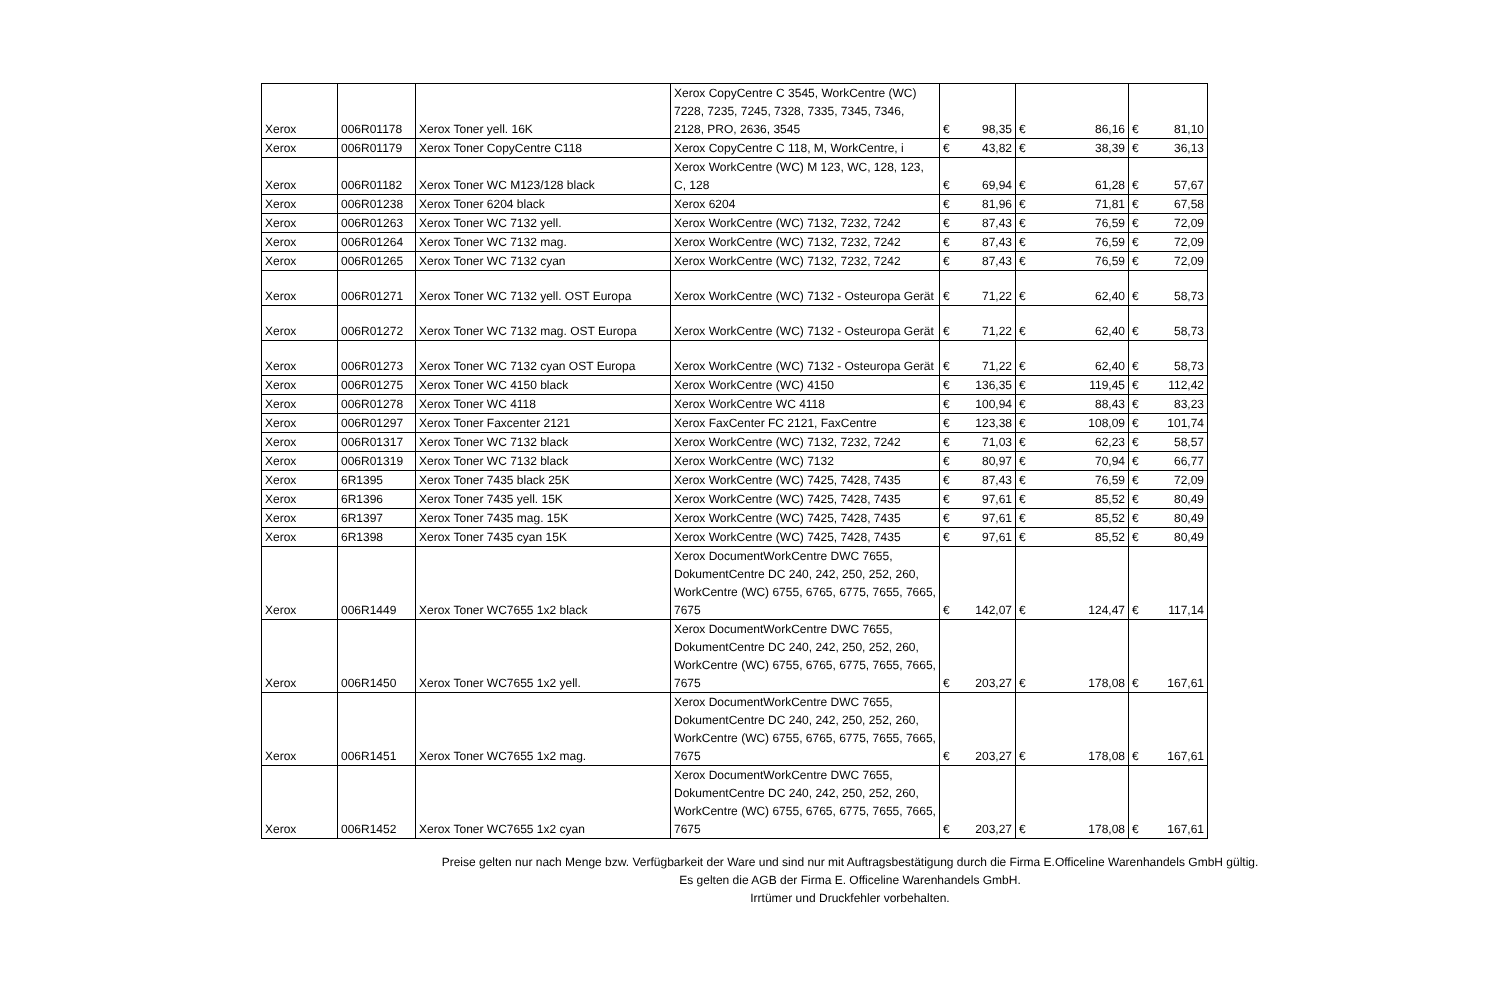| Xerox | 006R01178 | Xerox Toner yell. 16K | Xerox CopyCentre C 3545, WorkCentre (WC) 7228, 7235, 7245, 7328, 7335, 7345, 7346, 2128, PRO, 2636, 3545 | € | 98,35 | € | 86,16 | € | 81,10 |
| Xerox | 006R01179 | Xerox Toner CopyCentre C118 | Xerox CopyCentre C 118, M, WorkCentre, i | € | 43,82 | € | 38,39 | € | 36,13 |
| Xerox | 006R01182 | Xerox Toner WC M123/128 black | Xerox WorkCentre (WC) M 123, WC, 128, 123, C, 128 | € | 69,94 | € | 61,28 | € | 57,67 |
| Xerox | 006R01238 | Xerox Toner 6204 black | Xerox 6204 | € | 81,96 | € | 71,81 | € | 67,58 |
| Xerox | 006R01263 | Xerox Toner WC 7132 yell. | Xerox WorkCentre (WC) 7132, 7232, 7242 | € | 87,43 | € | 76,59 | € | 72,09 |
| Xerox | 006R01264 | Xerox Toner WC 7132 mag. | Xerox WorkCentre (WC) 7132, 7232, 7242 | € | 87,43 | € | 76,59 | € | 72,09 |
| Xerox | 006R01265 | Xerox Toner WC 7132 cyan | Xerox WorkCentre (WC) 7132, 7232, 7242 | € | 87,43 | € | 76,59 | € | 72,09 |
| Xerox | 006R01271 | Xerox Toner WC 7132 yell. OST Europa | Xerox WorkCentre (WC) 7132 - Osteuropa Gerät | € | 71,22 | € | 62,40 | € | 58,73 |
| Xerox | 006R01272 | Xerox Toner WC 7132 mag. OST Europa | Xerox WorkCentre (WC) 7132 - Osteuropa Gerät | € | 71,22 | € | 62,40 | € | 58,73 |
| Xerox | 006R01273 | Xerox Toner WC 7132 cyan OST Europa | Xerox WorkCentre (WC) 7132 - Osteuropa Gerät | € | 71,22 | € | 62,40 | € | 58,73 |
| Xerox | 006R01275 | Xerox Toner WC 4150 black | Xerox WorkCentre (WC) 4150 | € | 136,35 | € | 119,45 | € | 112,42 |
| Xerox | 006R01278 | Xerox Toner WC 4118 | Xerox WorkCentre WC 4118 | € | 100,94 | € | 88,43 | € | 83,23 |
| Xerox | 006R01297 | Xerox Toner Faxcenter 2121 | Xerox FaxCenter FC 2121, FaxCentre | € | 123,38 | € | 108,09 | € | 101,74 |
| Xerox | 006R01317 | Xerox Toner WC 7132 black | Xerox WorkCentre (WC) 7132, 7232, 7242 | € | 71,03 | € | 62,23 | € | 58,57 |
| Xerox | 006R01319 | Xerox Toner WC 7132 black | Xerox WorkCentre (WC) 7132 | € | 80,97 | € | 70,94 | € | 66,77 |
| Xerox | 6R1395 | Xerox Toner 7435 black 25K | Xerox WorkCentre (WC) 7425, 7428, 7435 | € | 87,43 | € | 76,59 | € | 72,09 |
| Xerox | 6R1396 | Xerox Toner 7435 yell. 15K | Xerox WorkCentre (WC) 7425, 7428, 7435 | € | 97,61 | € | 85,52 | € | 80,49 |
| Xerox | 6R1397 | Xerox Toner 7435 mag. 15K | Xerox WorkCentre (WC) 7425, 7428, 7435 | € | 97,61 | € | 85,52 | € | 80,49 |
| Xerox | 6R1398 | Xerox Toner 7435 cyan 15K | Xerox WorkCentre (WC) 7425, 7428, 7435 | € | 97,61 | € | 85,52 | € | 80,49 |
| Xerox | 006R1449 | Xerox Toner WC7655 1x2 black | Xerox DocumentWorkCentre DWC 7655, DokumentCentre DC 240, 242, 250, 252, 260, WorkCentre (WC) 6755, 6765, 6775, 7655, 7665, 7675 | € | 142,07 | € | 124,47 | € | 117,14 |
| Xerox | 006R1450 | Xerox Toner WC7655 1x2 yell. | Xerox DocumentWorkCentre DWC 7655, DokumentCentre DC 240, 242, 250, 252, 260, WorkCentre (WC) 6755, 6765, 6775, 7655, 7665, 7675 | € | 203,27 | € | 178,08 | € | 167,61 |
| Xerox | 006R1451 | Xerox Toner WC7655 1x2 mag. | Xerox DocumentWorkCentre DWC 7655, DokumentCentre DC 240, 242, 250, 252, 260, WorkCentre (WC) 6755, 6765, 6775, 7655, 7665, 7675 | € | 203,27 | € | 178,08 | € | 167,61 |
| Xerox | 006R1452 | Xerox Toner WC7655 1x2 cyan | Xerox DocumentWorkCentre DWC 7655, DokumentCentre DC 240, 242, 250, 252, 260, WorkCentre (WC) 6755, 6765, 6775, 7655, 7665, 7675 | € | 203,27 | € | 178,08 | € | 167,61 |
Preise gelten nur nach Menge bzw. Verfügbarkeit der Ware und sind nur mit Auftragsbestätigung durch die Firma E.Officeline Warenhandels GmbH gültig.
Es gelten die AGB der Firma E. Officeline Warenhandels GmbH.
Irrtümer und Druckfehler vorbehalten.